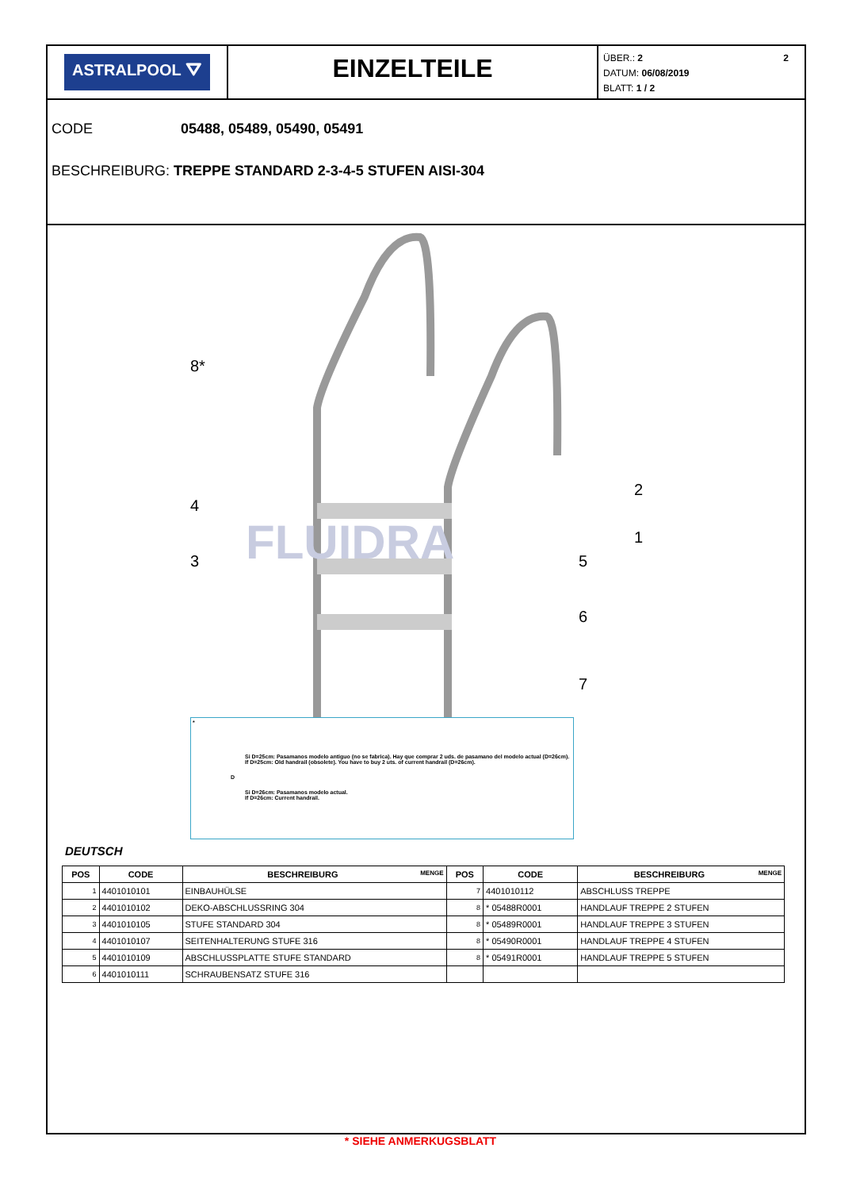ASTRALPOOL ⛛
EINZELTEILE
2 ÜBER.: 2
DATUM: 06/08/2019
BLATT: 1 / 2
CODE 05488, 05489, 05490, 05491
BESCHREIBURG: TREPPE STANDARD 2-3-4-5 STUFEN AISI-304
FLUIDRA
8*
2
1
4
5
3
6
7
*
Si D=25cm: Pasamanos modelo antiguo (no se fabrica). Hay que comprar 2 uds. de pasamano del modelo actual (D=26cm).
If D=25cm: Old handrail (obsolete). You have to buy 2 uts. of current handrail (D=26cm).
D
Si D=26cm: Pasamanos modelo actual.
If D=26cm: Current handrail.
DEUTSCH
| POS | CODE | BESCHREIBURG MENGE | POS | CODE | BESCHREIBURG MENGE |
| --- | --- | --- | --- | --- | --- |
| 1 | 4401010101 | EINBAUHÜLSE | 7 | 4401010112 | ABSCHLUSS TREPPE |
| 2 | 4401010102 | DEKO-ABSCHLUSSRING 304 | 8 | * 05488R0001 | HANDLAUF TREPPE 2 STUFEN |
| 3 | 4401010105 | STUFE STANDARD 304 | 8 | * 05489R0001 | HANDLAUF TREPPE 3 STUFEN |
| 4 | 4401010107 | SEITENHALTERUNG STUFE 316 | 8 | * 05490R0001 | HANDLAUF TREPPE 4 STUFEN |
| 5 | 4401010109 | ABSCHLUSSPLATTE STUFE STANDARD | 8 | * 05491R0001 | HANDLAUF TREPPE 5 STUFEN |
| 6 | 4401010111 | SCHRAUBENSATZ STUFE 316 | | | |
* SIEHE ANMERKUGSBLATT